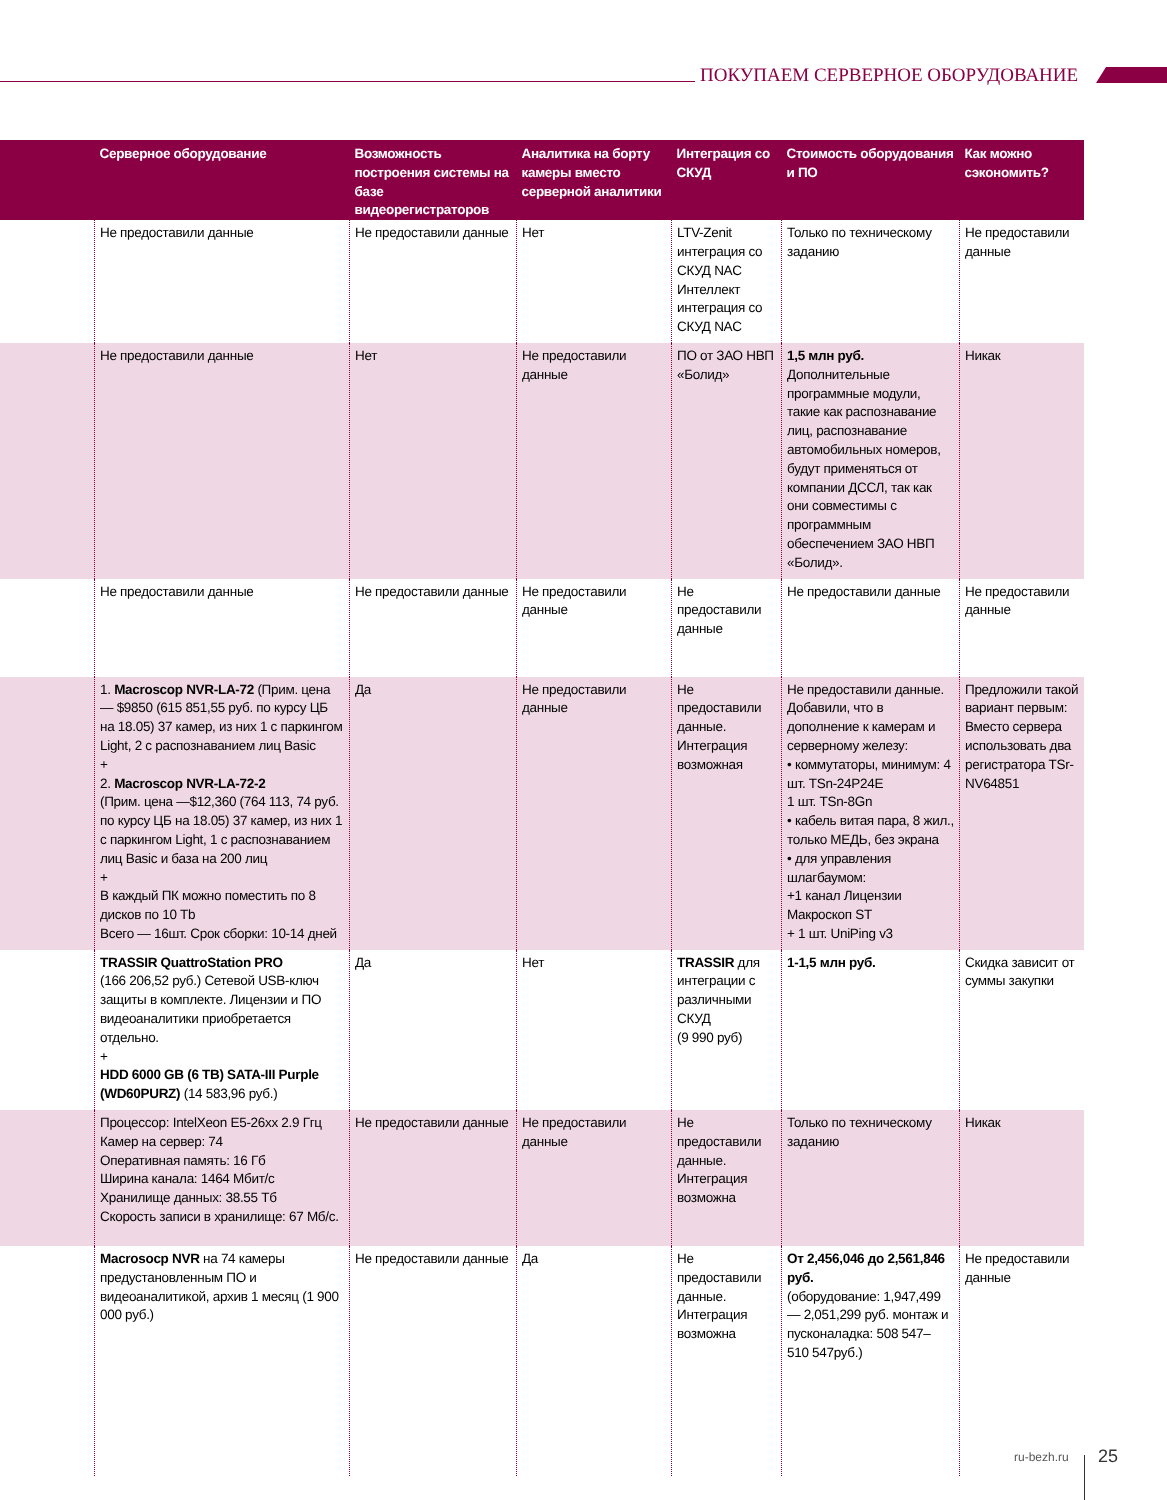ПОКУПАЕМ СЕРВЕРНОЕ ОБОРУДОВАНИЕ
| | Серверное оборудование | Возможность построения системы на базе видеорегистраторов | Аналитика на борту камеры вместо серверной аналитики | Интеграция со СКУД | Стоимость оборудования и ПО | Как можно сэкономить? |
| --- | --- | --- | --- | --- | --- | --- |
| | Не предоставили данные | Не предоставили данные | Нет | LTV-Zenit интеграция со СКУД NAC Интеллект интеграция со СКУД NAC | Только по техническому заданию | Не предоставили данные |
| | Не предоставили данные | Нет | Не предоставили данные | ПО от ЗАО НВП «Болид» | 1,5 млн руб. Дополнительные программные модули, такие как распознавание лиц, распознавание автомобильных номеров, будут применяться от компании ДССЛ, так как они совместимы с программным обеспечением ЗАО НВП «Болид». | Никак |
| | Не предоставили данные | Не предоставили данные | Не предоставили данные | Не предоставили данные | Не предоставили данные | Не предоставили данные |
| | 1. Macroscop NVR-LA-72 (Прим. цена — $9850 (615 851,55 руб. по курсу ЦБ на 18.05) 37 камер, из них 1 с паркингом Light, 2 с распознаванием лиц Basic + 2. Macroscop NVR-LA-72-2 (Прим. цена —$12,360 (764 113, 74 руб. по курсу ЦБ на 18.05) 37 камер, из них 1 с паркингом Light, 1 с распознаванием лиц Basic и база на 200 лиц + В каждый ПК можно поместить по 8 дисков по 10 Tb Всего — 16шт. Срок сборки: 10-14 дней | Да | Не предоставили данные | Не предоставили данные. Интеграция возможная | Не предоставили данные. Добавили, что в дополнение к камерам и серверному железу: • коммутаторы, минимум: 4 шт. TSn-24P24E 1 шт. TSn-8Gn • кабель витая пара, 8 жил., только МЕДЬ, без экрана • для управления шлагбаумом: +1 канал Лицензии Макроскоп ST + 1 шт. UniPing v3 | Предложили такой вариант первым: Вместо сервера использовать два регистратора TSr-NV64851 |
| | TRASSIR QuattroStation PRO (166 206,52 руб.) Сетевой USB-ключ защиты в комплекте. Лицензии и ПО видеоаналитики приобретается отдельно. + HDD 6000 GB (6 TB) SATA-III Purple (WD60PURZ) (14 583,96 руб.) | Да | Нет | TRASSIR для интеграции с различными СКУД (9 990 руб) | 1-1,5 млн руб. | Скидка зависит от суммы закупки |
| | Процессор: IntelXeon E5-26xx 2.9 Ггц Камер на сервер: 74 Оперативная память: 16 Гб Ширина канала: 1464 Мбит/с Хранилище данных: 38.55 Тб Скорость записи в хранилище: 67 Мб/с. | Не предоставили данные | Не предоставили данные | Не предоставили данные. Интеграция возможна | Только по техническому заданию | Никак |
| | Macrosocp NVR на 74 камеры предустановленным ПО и видеоаналитикой, архив 1 месяц (1 900 000 руб.) | Не предоставили данные | Да | Не предоставили данные. Интеграция возможна | От 2,456,046 до 2,561,846 руб. (оборудование: 1,947,499 — 2,051,299 руб. монтаж и пусконаладка: 508 547– 510 547руб.) | Не предоставили данные |
ru-bezh.ru 25